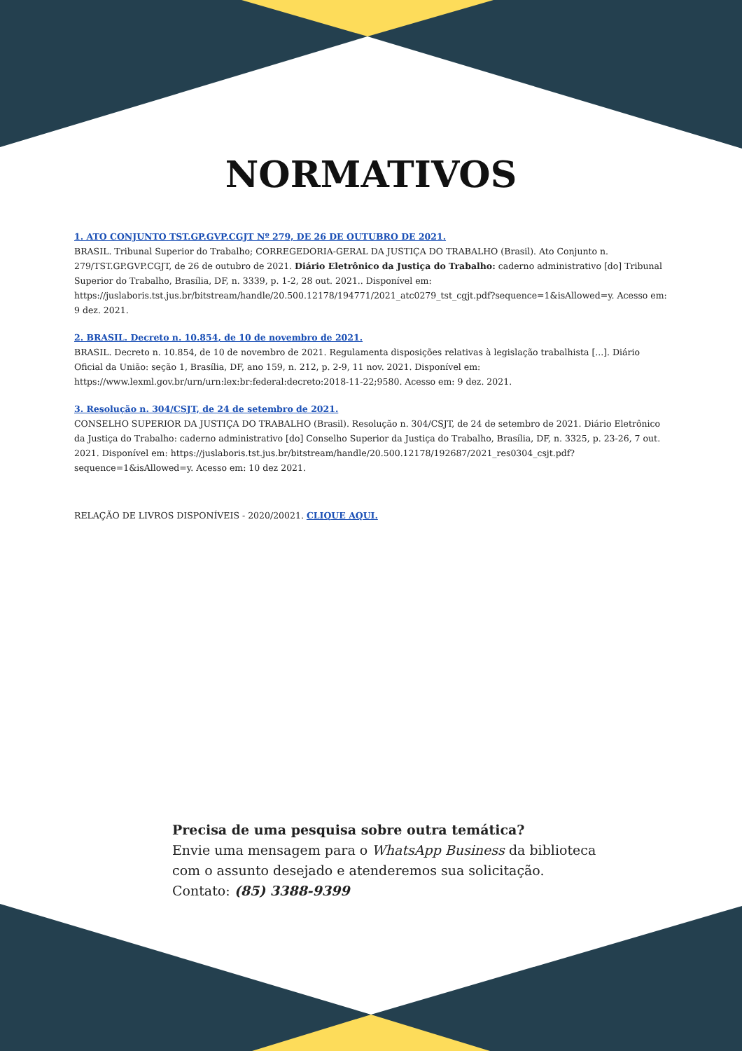NORMATIVOS
1. ATO CONJUNTO TST.GP.GVP.CGJT Nº 279, DE 26 DE OUTUBRO DE 2021.
BRASIL. Tribunal Superior do Trabalho; CORREGEDORIA-GERAL DA JUSTIÇA DO TRABALHO (Brasil). Ato Conjunto n. 279/TST.GP.GVP.CGJT, de 26 de outubro de 2021. Diário Eletrônico da Justiça do Trabalho: caderno administrativo [do] Tribunal Superior do Trabalho, Brasília, DF, n. 3339, p. 1-2, 28 out. 2021.. Disponível em: https://juslaboris.tst.jus.br/bitstream/handle/20.500.12178/194771/2021_atc0279_tst_cgjt.pdf?sequence=1&isAllowed=y. Acesso em: 9 dez. 2021.
2. BRASIL. Decreto n. 10.854, de 10 de novembro de 2021.
BRASIL. Decreto n. 10.854, de 10 de novembro de 2021. Regulamenta disposições relativas à legislação trabalhista [...]. Diário Oficial da União: seção 1, Brasília, DF, ano 159, n. 212, p. 2-9, 11 nov. 2021. Disponível em: https://www.lexml.gov.br/urn/urn:lex:br:federal:decreto:2018-11-22;9580. Acesso em: 9 dez. 2021.
3. Resolução n. 304/CSJT, de 24 de setembro de 2021.
CONSELHO SUPERIOR DA JUSTIÇA DO TRABALHO (Brasil). Resolução n. 304/CSJT, de 24 de setembro de 2021. Diário Eletrônico da Justiça do Trabalho: caderno administrativo [do] Conselho Superior da Justiça do Trabalho, Brasília, DF, n. 3325, p. 23-26, 7 out. 2021. Disponível em: https://juslaboris.tst.jus.br/bitstream/handle/20.500.12178/192687/2021_res0304_csjt.pdf?sequence=1&isAllowed=y. Acesso em: 10 dez 2021.
RELAÇÃO DE LIVROS DISPONÍVEIS - 2020/20021. CLIQUE AQUI.
Precisa de uma pesquisa sobre outra temática?
Envie uma mensagem para o WhatsApp Business da biblioteca
com o assunto desejado e atenderemos sua solicitação.
Contato: (85) 3388-9399